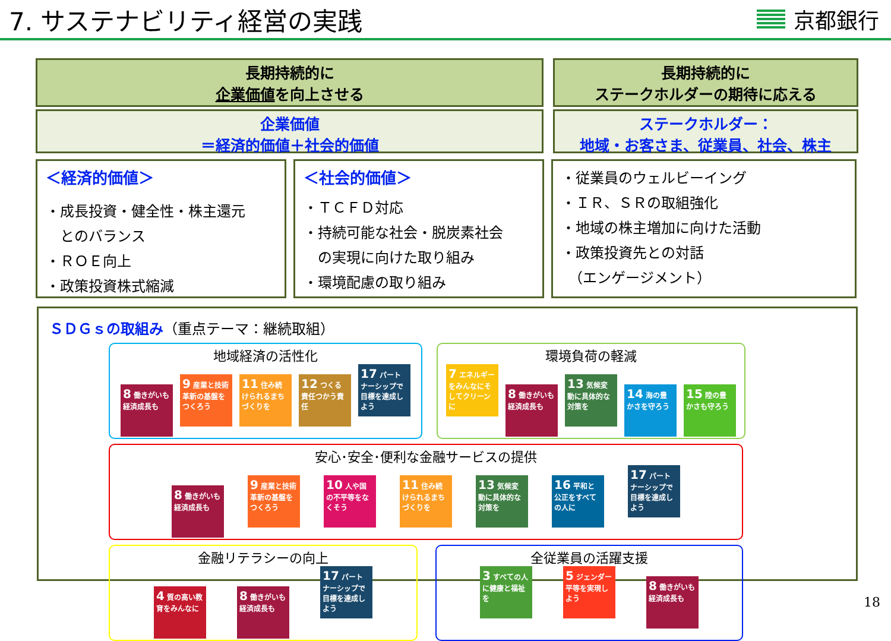7. サステナビリティ経営の実践
京都銀行
長期持続的に
企業価値を向上させる
企業価値
＝経済的価値＋社会的価値
長期持続的に
ステークホルダーの期待に応える
ステークホルダー：
地域・お客さま、従業員、社会、株主
＜経済的価値＞
・成長投資・健全性・株主還元
　とのバランス
・ＲＯＥ向上
・政策投資株式縮減
＜社会的価値＞
・ＴＣＦＤ対応
・持続可能な社会・脱炭素社会
　の実現に向けた取り組み
・環境配慮の取り組み
・従業員のウェルビーイング
・ＩＲ、ＳＲの取組強化
・地域の株主増加に向けた活動
・政策投資先との対話
　（エンゲージメント）
ＳＤＧｓの取組み（重点テーマ：継続取組）
地域経済の活性化
8 働きがいも経済成長も 9 産業と技術革新の基盤をつくろう 11 住み続けられるまちづくりを 12 つくる責任つかう責任 17 パートナーシップで目標を達成しよう
環境負荷の軽減
7 エネルギーをみんなにそしてクリーンに 8 働きがいも経済成長も 13 気候変動に具体的な対策を 14 海の豊かさを守ろう 15 陸の豊かさも守ろう
安心･安全･便利な金融サービスの提供
8 働きがいも経済成長も 9 産業と技術革新の基盤をつくろう 10 人や国の不平等をなくそう 11 住み続けられるまちづくりを 13 気候変動に具体的な対策を 16 平和と公正をすべての人に 17 パートナーシップで目標を達成しよう
金融リテラシーの向上
4 質の高い教育をみんなに 8 働きがいも経済成長も 17 パートナーシップで目標を達成しよう
全従業員の活躍支援
3 すべての人に健康と福祉を 5 ジェンダー平等を実現しよう 8 働きがいも経済成長も
18